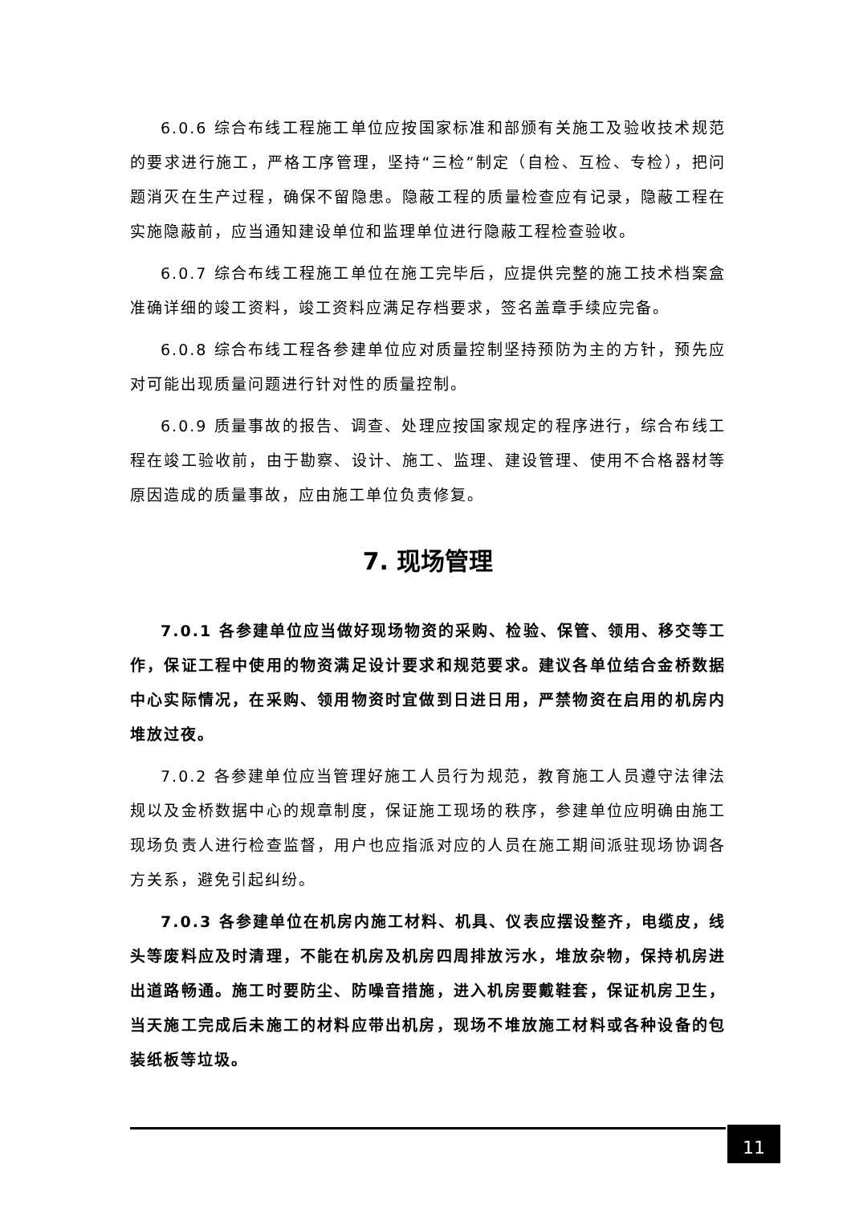6.0.6 综合布线工程施工单位应按国家标准和部颁有关施工及验收技术规范的要求进行施工，严格工序管理，坚持“三检”制定（自检、互检、专检），把问题消灭在生产过程，确保不留隐患。隐蔽工程的质量检查应有记录，隐蔽工程在实施隐蔽前，应当通知建设单位和监理单位进行隐蔽工程检查验收。
6.0.7 综合布线工程施工单位在施工完毕后，应提供完整的施工技术档案盒准确详细的竣工资料，竣工资料应满足存档要求，签名盖章手续应完备。
6.0.8 综合布线工程各参建单位应对质量控制坚持预防为主的方针，预先应对可能出现质量问题进行针对性的质量控制。
6.0.9 质量事故的报告、调查、处理应按国家规定的程序进行，综合布线工程在竣工验收前，由于勘察、设计、施工、监理、建设管理、使用不合格器材等原因造成的质量事故，应由施工单位负责修复。
7. 现场管理
7.0.1 各参建单位应当做好现场物资的采购、检验、保管、领用、移交等工作，保证工程中使用的物资满足设计要求和规范要求。建议各单位结合金桥数据中心实际情况，在采购、领用物资时宜做到日进日用，严禁物资在启用的机房内堆放过夜。
7.0.2 各参建单位应当管理好施工人员行为规范，教育施工人员遵守法律法规以及金桥数据中心的规章制度，保证施工现场的秩序，参建单位应明确由施工现场负责人进行检查监督，用户也应指派对应的人员在施工期间派驻现场协调各方关系，避免引起纠纷。
7.0.3 各参建单位在机房内施工材料、机具、仪表应摆设整齐，电缆皮，线头等废料应及时清理，不能在机房及机房四周排放污水，堆放杂物，保持机房进出道路畅通。施工时要防尘、防噪音措施，进入机房要戴鞋套，保证机房卫生，当天施工完成后未施工的材料应带出机房，现场不堆放施工材料或各种设备的包装纸板等垃圾。
11